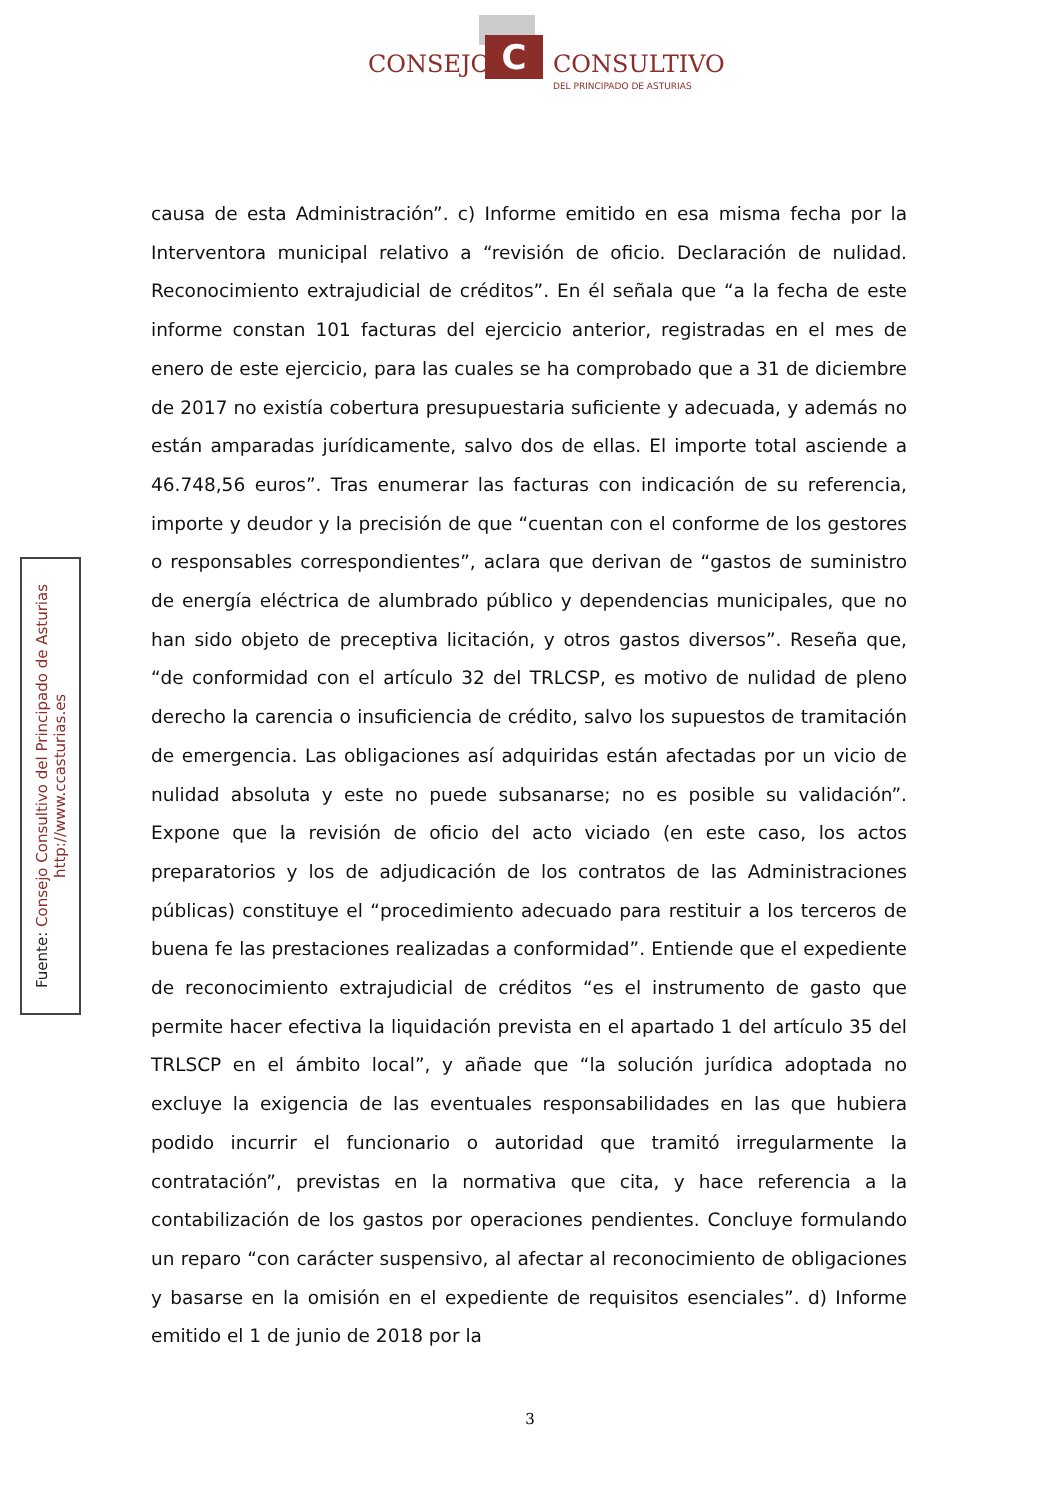C
CONSEJO CONSULTIVO
DEL PRINCIPADO DE ASTURIAS
Fuente: Consejo Consultivo del Principado de Asturias
http://www.ccasturias.es
causa de esta Administración”. c) Informe emitido en esa misma fecha por la Interventora municipal relativo a “revisión de oficio. Declaración de nulidad. Reconocimiento extrajudicial de créditos”. En él señala que “a la fecha de este informe constan 101 facturas del ejercicio anterior, registradas en el mes de enero de este ejercicio, para las cuales se ha comprobado que a 31 de diciembre de 2017 no existía cobertura presupuestaria suficiente y adecuada, y además no están amparadas jurídicamente, salvo dos de ellas. El importe total asciende a 46.748,56 euros”. Tras enumerar las facturas con indicación de su referencia, importe y deudor y la precisión de que “cuentan con el conforme de los gestores o responsables correspondientes”, aclara que derivan de “gastos de suministro de energía eléctrica de alumbrado público y dependencias municipales, que no han sido objeto de preceptiva licitación, y otros gastos diversos”. Reseña que, “de conformidad con el artículo 32 del TRLCSP, es motivo de nulidad de pleno derecho la carencia o insuficiencia de crédito, salvo los supuestos de tramitación de emergencia. Las obligaciones así adquiridas están afectadas por un vicio de nulidad absoluta y este no puede subsanarse; no es posible su validación”. Expone que la revisión de oficio del acto viciado (en este caso, los actos preparatorios y los de adjudicación de los contratos de las Administraciones públicas) constituye el “procedimiento adecuado para restituir a los terceros de buena fe las prestaciones realizadas a conformidad”. Entiende que el expediente de reconocimiento extrajudicial de créditos “es el instrumento de gasto que permite hacer efectiva la liquidación prevista en el apartado 1 del artículo 35 del TRLSCP en el ámbito local”, y añade que “la solución jurídica adoptada no excluye la exigencia de las eventuales responsabilidades en las que hubiera podido incurrir el funcionario o autoridad que tramitó irregularmente la contratación”, previstas en la normativa que cita, y hace referencia a la contabilización de los gastos por operaciones pendientes. Concluye formulando un reparo “con carácter suspensivo, al afectar al reconocimiento de obligaciones y basarse en la omisión en el expediente de requisitos esenciales”. d) Informe emitido el 1 de junio de 2018 por la
3